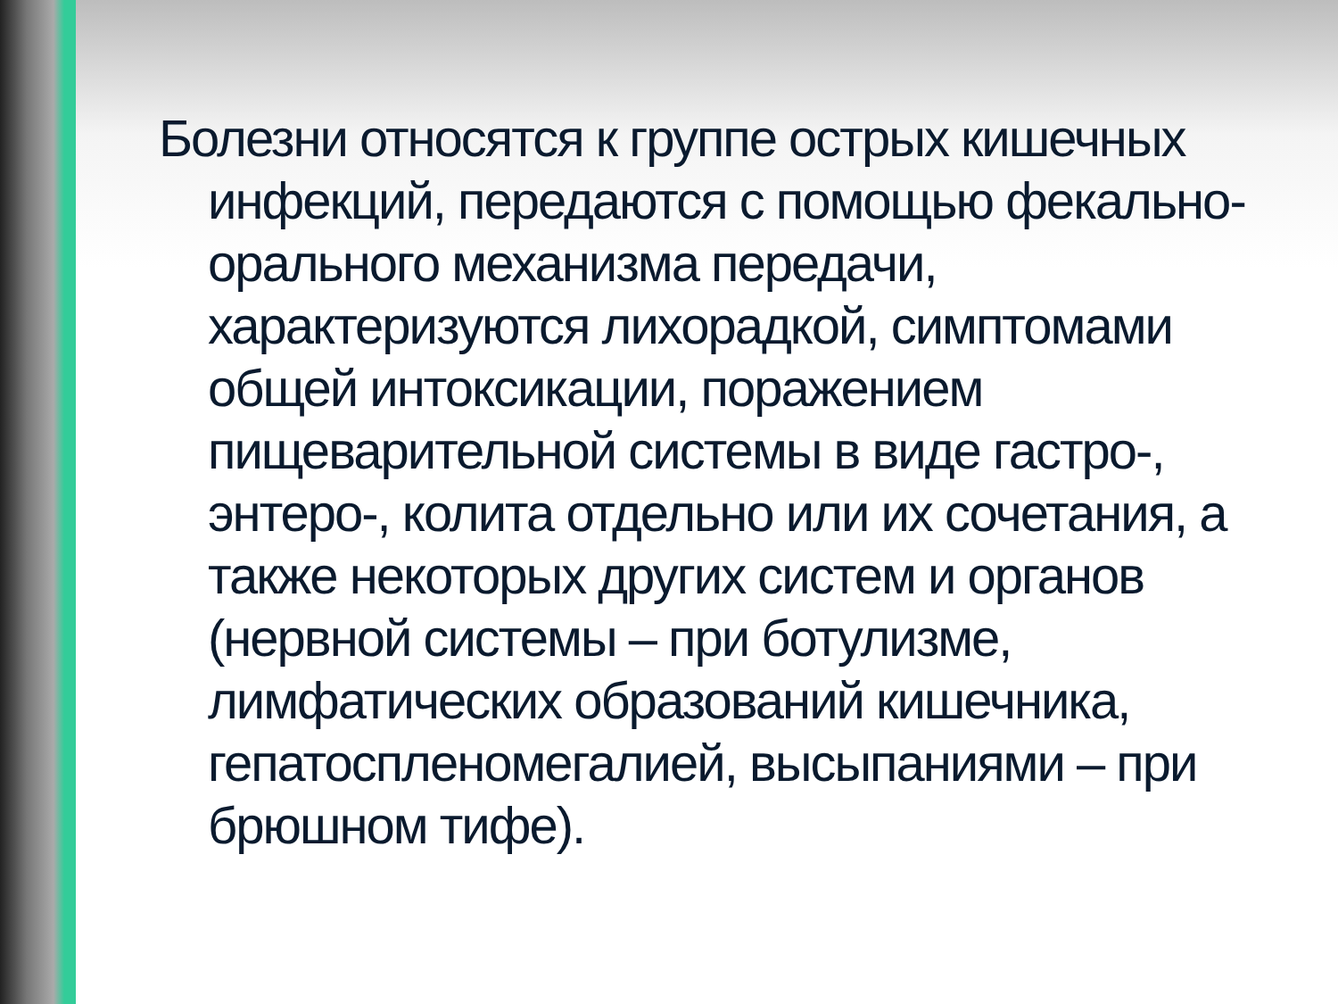Болезни относятся к группе острых кишечных инфекций, передаются с помощью фекально-орального механизма передачи, характеризуются лихорадкой, симптомами общей интоксикации, поражением пищеварительной системы в виде гастро-, энтеро-, колита отдельно или их сочетания, а также некоторых других систем и органов (нервной системы – при ботулизме, лимфатических образований кишечника, гепатоспленомегалией, высыпаниями – при брюшном тифе).